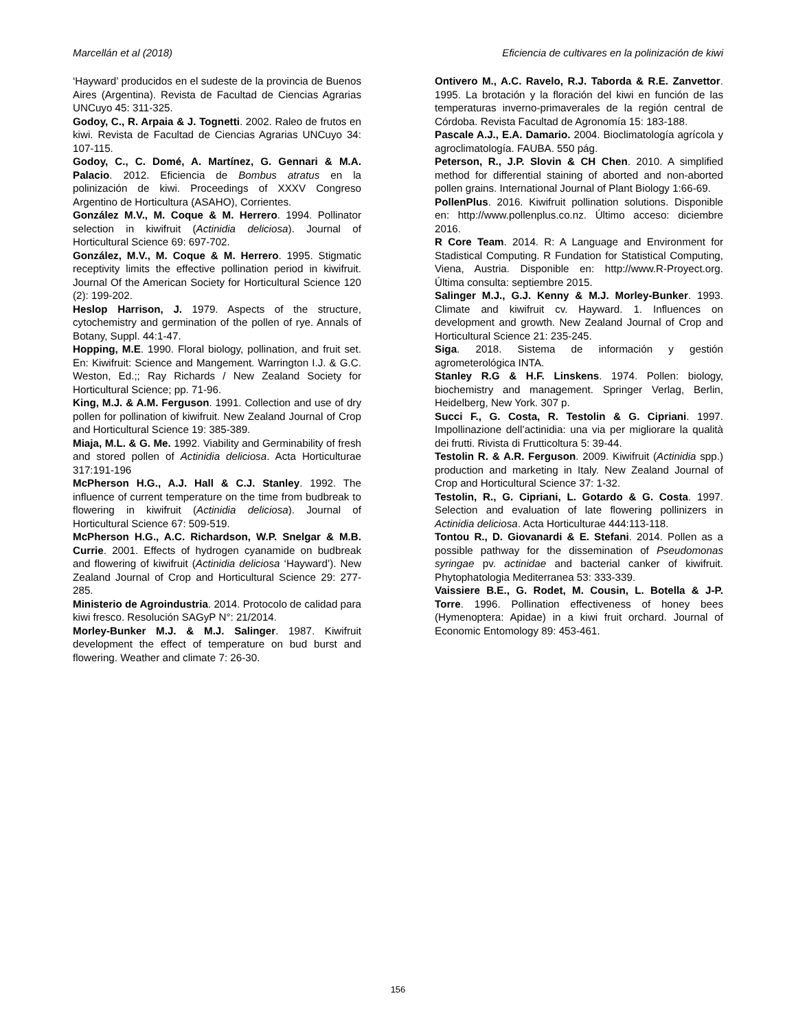Marcellán et al (2018) Eficiencia de cultivares en la polinización de kiwi
‘Hayward’ producidos en el sudeste de la provincia de Buenos Aires (Argentina). Revista de Facultad de Ciencias Agrarias UNCuyo 45: 311-325.
Godoy, C., R. Arpaia & J. Tognetti. 2002. Raleo de frutos en kiwi. Revista de Facultad de Ciencias Agrarias UNCuyo 34: 107-115.
Godoy, C., C. Domé, A. Martínez, G. Gennari & M.A. Palacio. 2012. Eficiencia de Bombus atratus en la polinización de kiwi. Proceedings of XXXV Congreso Argentino de Horticultura (ASAHO), Corrientes.
González M.V., M. Coque & M. Herrero. 1994. Pollinator selection in kiwifruit (Actinidia deliciosa). Journal of Horticultural Science 69: 697-702.
González, M.V., M. Coque & M. Herrero. 1995. Stigmatic receptivity limits the effective pollination period in kiwifruit. Journal Of the American Society for Horticultural Science 120 (2): 199-202.
Heslop Harrison, J. 1979. Aspects of the structure, cytochemistry and germination of the pollen of rye. Annals of Botany, Suppl. 44:1-47.
Hopping, M.E. 1990. Floral biology, pollination, and fruit set. En: Kiwifruit: Science and Mangement. Warrington I.J. & G.C. Weston, Ed.;; Ray Richards / New Zealand Society for Horticultural Science; pp. 71-96.
King, M.J. & A.M. Ferguson. 1991. Collection and use of dry pollen for pollination of kiwifruit. New Zealand Journal of Crop and Horticultural Science 19: 385-389.
Miaja, M.L. & G. Me. 1992. Viability and Germinability of fresh and stored pollen of Actinidia deliciosa. Acta Horticulturae 317:191-196
McPherson H.G., A.J. Hall & C.J. Stanley. 1992. The influence of current temperature on the time from budbreak to flowering in kiwifruit (Actinidia deliciosa). Journal of Horticultural Science 67: 509-519.
McPherson H.G., A.C. Richardson, W.P. Snelgar & M.B. Currie. 2001. Effects of hydrogen cyanamide on budbreak and flowering of kiwifruit (Actinidia deliciosa ‘Hayward’). New Zealand Journal of Crop and Horticultural Science 29: 277-285.
Ministerio de Agroindustria. 2014. Protocolo de calidad para kiwi fresco. Resolución SAGyP N°: 21/2014.
Morley-Bunker M.J. & M.J. Salinger. 1987. Kiwifruit development the effect of temperature on bud burst and flowering. Weather and climate 7: 26-30.
Ontivero M., A.C. Ravelo, R.J. Taborda & R.E. Zanvettor. 1995. La brotación y la floración del kiwi en función de las temperaturas inverno-primaverales de la región central de Córdoba. Revista Facultad de Agronomía 15: 183-188.
Pascale A.J., E.A. Damario. 2004. Bioclimatología agrícola y agroclimatología. FAUBA. 550 pág.
Peterson, R., J.P. Slovin & CH Chen. 2010. A simplified method for differential staining of aborted and non-aborted pollen grains. International Journal of Plant Biology 1:66-69.
PollenPlus. 2016. Kiwifruit pollination solutions. Disponible en: http://www.pollenplus.co.nz. Último acceso: diciembre 2016.
R Core Team. 2014. R: A Language and Environment for Stadistical Computing. R Fundation for Statistical Computing, Viena, Austria. Disponible en: http://www.R-Proyect.org. Última consulta: septiembre 2015.
Salinger M.J., G.J. Kenny & M.J. Morley-Bunker. 1993. Climate and kiwifruit cv. Hayward. 1. Influences on development and growth. New Zealand Journal of Crop and Horticultural Science 21: 235-245.
Siga. 2018. Sistema de información y gestión agrometerológica INTA.
Stanley R.G & H.F. Linskens. 1974. Pollen: biology, biochemistry and management. Springer Verlag, Berlin, Heidelberg, New York. 307 p.
Succi F., G. Costa, R. Testolin & G. Cipriani. 1997. Impollinazione dell’actinidia: una via per migliorare la qualità dei frutti. Rivista di Frutticoltura 5: 39-44.
Testolin R. & A.R. Ferguson. 2009. Kiwifruit (Actinidia spp.) production and marketing in Italy. New Zealand Journal of Crop and Horticultural Science 37: 1-32.
Testolin, R., G. Cipriani, L. Gotardo & G. Costa. 1997. Selection and evaluation of late flowering pollinizers in Actinidia deliciosa. Acta Horticulturae 444:113-118.
Tontou R., D. Giovanardi & E. Stefani. 2014. Pollen as a possible pathway for the dissemination of Pseudomonas syringae pv. actinidae and bacterial canker of kiwifruit. Phytophatologia Mediterranea 53: 333-339.
Vaissiere B.E., G. Rodet, M. Cousin, L. Botella & J-P. Torre. 1996. Pollination effectiveness of honey bees (Hymenoptera: Apidae) in a kiwi fruit orchard. Journal of Economic Entomology 89: 453-461.
156